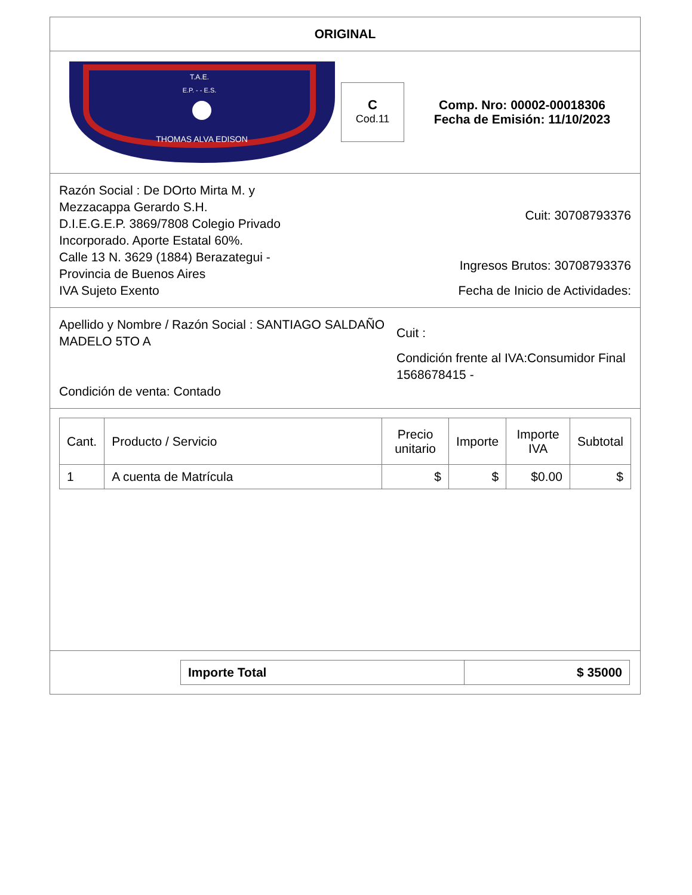ORIGINAL
T.A.E.
E.P. - - E.S.
THOMAS ALVA EDISON
C
Cod.11
Comp. Nro: 00002-00018306
Fecha de Emisión: 11/10/2023
Razón Social : De DOrto Mirta M. y Mezzacappa Gerardo S.H.
D.I.E.G.E.P. 3869/7808 Colegio Privado Incorporado. Aporte Estatal 60%.
Calle 13 N. 3629 (1884) Berazategui - Provincia de Buenos Aires
IVA Sujeto Exento
Cuit: 30708793376
Ingresos Brutos: 30708793376
Fecha de Inicio de Actividades:
Apellido y Nombre / Razón Social : SANTIAGO SALDAÑO MADELO 5TO A
Condición de venta: Contado
Cuit :
Condición frente al IVA:Consumidor Final
1568678415 -
| Cant. | Producto / Servicio | Precio unitario | Importe | Importe IVA | Subtotal |
| --- | --- | --- | --- | --- | --- |
| 1 | A cuenta de Matrícula | $ | $ | $0.00 | $ |
| Importe Total | $ 35000 |